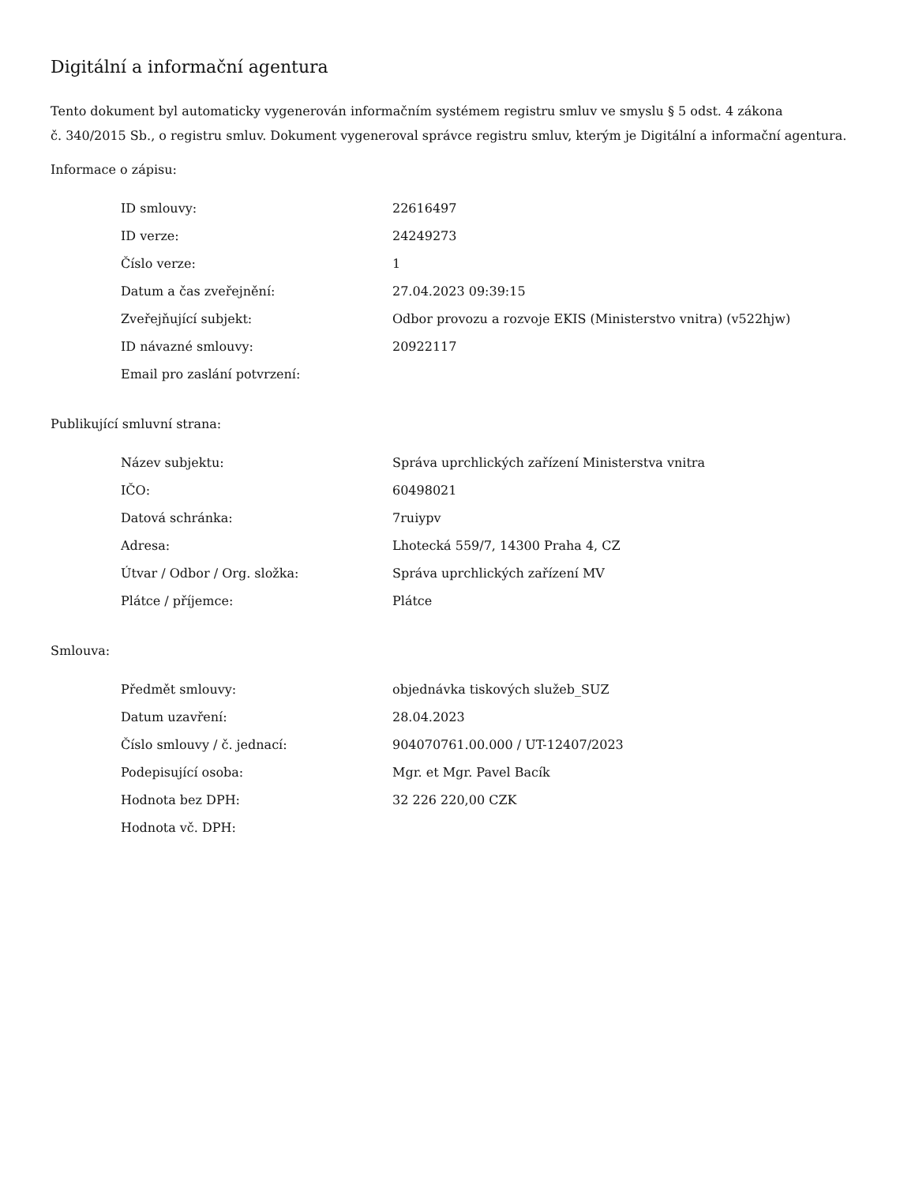Digitální a informační agentura
Tento dokument byl automaticky vygenerován informačním systémem registru smluv ve smyslu § 5 odst. 4 zákona
č. 340/2015 Sb., o registru smluv. Dokument vygeneroval správce registru smluv, kterým je Digitální a informační agentura.
Informace o zápisu:
| ID smlouvy: | 22616497 |
| ID verze: | 24249273 |
| Číslo verze: | 1 |
| Datum a čas zveřejnění: | 27.04.2023 09:39:15 |
| Zveřejňující subjekt: | Odbor provozu a rozvoje EKIS (Ministerstvo vnitra) (v522hjw) |
| ID návazné smlouvy: | 20922117 |
| Email pro zaslání potvrzení: | |
Publikující smluvní strana:
| Název subjektu: | Správa uprchlických zařízení Ministerstva vnitra |
| IČO: | 60498021 |
| Datová schránka: | 7ruiypv |
| Adresa: | Lhotecká 559/7, 14300 Praha 4, CZ |
| Útvar / Odbor / Org. složka: | Správa uprchlických zařízení MV |
| Plátce / příjemce: | Plátce |
Smlouva:
| Předmět smlouvy: | objednávka tiskových služeb_SUZ |
| Datum uzavření: | 28.04.2023 |
| Číslo smlouvy / č. jednací: | 904070761.00.000 / UT-12407/2023 |
| Podepisující osoba: | Mgr. et Mgr. Pavel Bacík |
| Hodnota bez DPH: | 32 226 220,00 CZK |
| Hodnota vč. DPH: | |